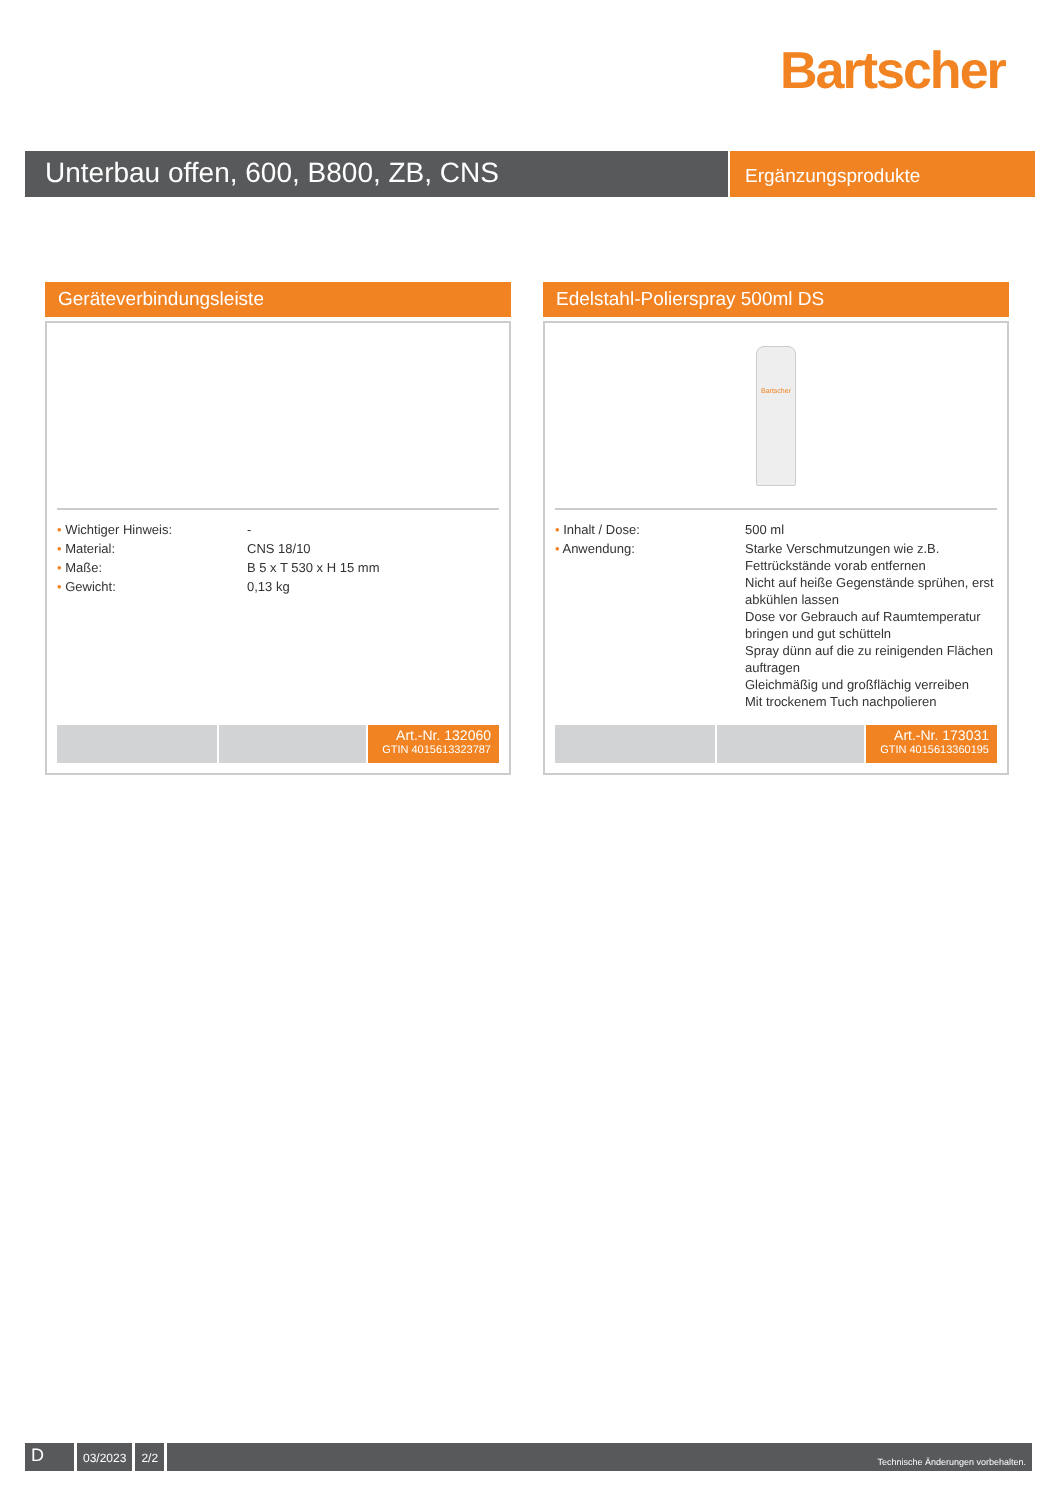Bartscher
Unterbau offen, 600, B800, ZB, CNS
Ergänzungsprodukte
Geräteverbindungsleiste
| • Wichtiger Hinweis: | - |
| • Material: | CNS 18/10 |
| • Maße: | B 5 x T 530 x H 15 mm |
| • Gewicht: | 0,13 kg |
Art.-Nr. 132060
GTIN 4015613323787
Edelstahl-Polierspray 500ml DS
Bartscher
| • Inhalt / Dose: | 500 ml |
| • Anwendung: | Starke Verschmutzungen wie z.B. Fettrückstände vorab entfernen Nicht auf heiße Gegenstände sprühen, erst abkühlen lassen Dose vor Gebrauch auf Raumtemperatur bringen und gut schütteln Spray dünn auf die zu reinigenden Flächen auftragen Gleichmäßig und großflächig verreiben Mit trockenem Tuch nachpolieren |
Art.-Nr. 173031
GTIN 4015613360195
D
03/2023 2/2
Technische Änderungen vorbehalten.